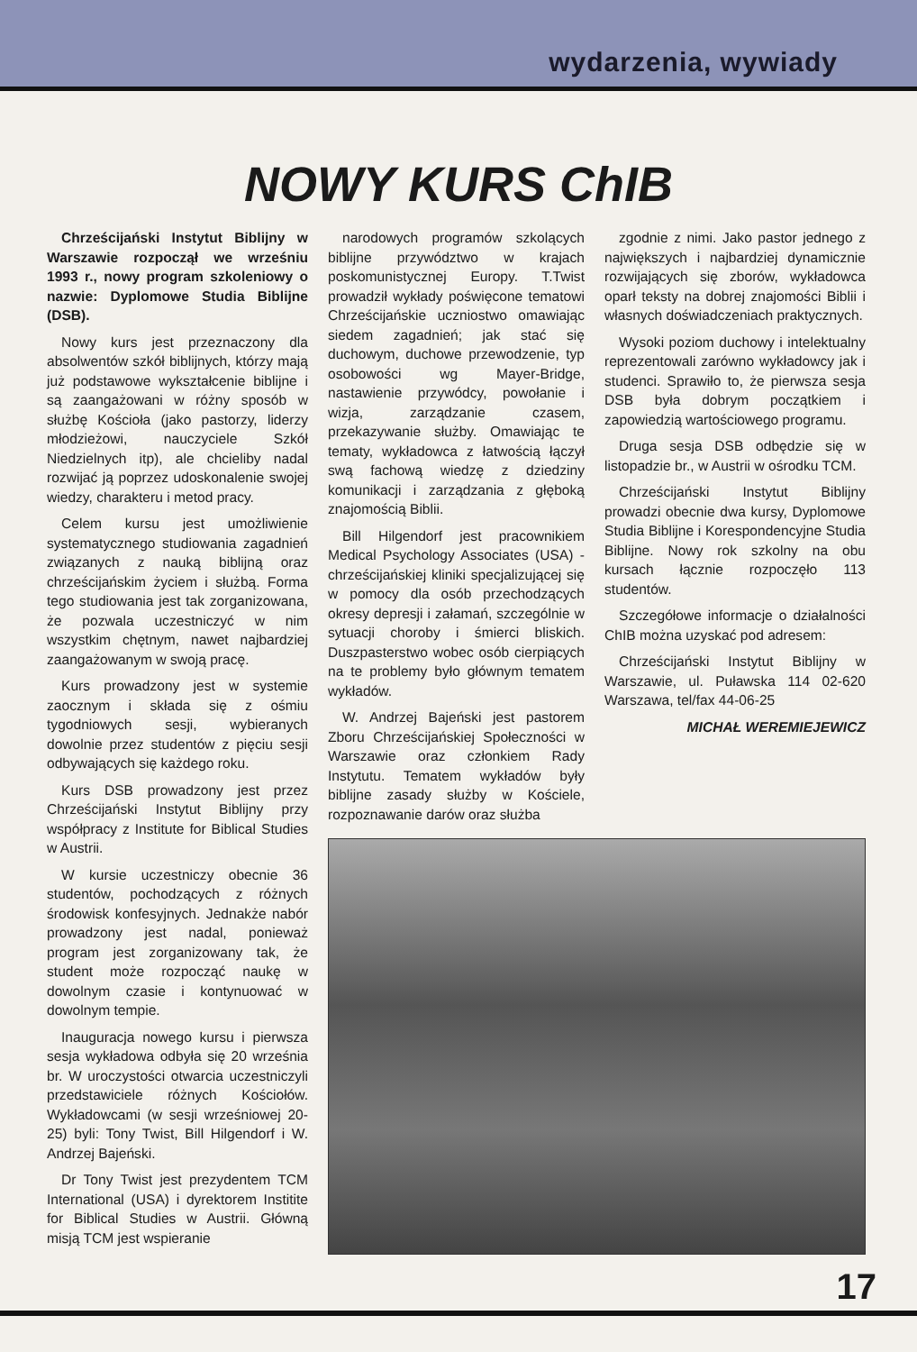wydarzenia, wywiady
NOWY KURS ChIB
Chrześcijański Instytut Biblijny w Warszawie rozpoczął we wrześniu 1993 r., nowy program szkoleniowy o nazwie: Dyplomowe Studia Biblijne (DSB).
Nowy kurs jest przeznaczony dla absolwentów szkół biblijnych, którzy mają już podstawowe wykształcenie biblijne i są zaangażowani w różny sposób w służbę Kościoła (jako pastorzy, liderzy młodzieżowi, nauczyciele Szkół Niedzielnych itp), ale chcieliby nadal rozwijać ją poprzez udoskonalenie swojej wiedzy, charakteru i metod pracy.
Celem kursu jest umożliwienie systematycznego studiowania zagadnień związanych z nauką biblijną oraz chrześcijańskim życiem i służbą. Forma tego studiowania jest tak zorganizowana, że pozwala uczestniczyć w nim wszystkim chętnym, nawet najbardziej zaangażowanym w swoją pracę.
Kurs prowadzony jest w systemie zaocznym i składa się z ośmiu tygodniowych sesji, wybieranych dowolnie przez studentów z pięciu sesji odbywających się każdego roku.
Kurs DSB prowadzony jest przez Chrześcijański Instytut Biblijny przy współpracy z Institute for Biblical Studies w Austrii.
W kursie uczestniczy obecnie 36 studentów, pochodzących z różnych środowisk konfesyjnych. Jednakże nabór prowadzony jest nadal, ponieważ program jest zorganizowany tak, że student może rozpocząć naukę w dowolnym czasie i kontynuować w dowolnym tempie.
Inauguracja nowego kursu i pierwsza sesja wykładowa odbyła się 20 września br. W uroczystości otwarcia uczestniczyli przedstawiciele różnych Kościołów. Wykładowcami (w sesji wrześniowej 20-25) byli: Tony Twist, Bill Hilgendorf i W. Andrzej Bajeński.
Dr Tony Twist jest prezydentem TCM International (USA) i dyrektorem Institite for Biblical Studies w Austrii. Główną misją TCM jest wspieranie
narodowych programów szkolących biblijne przywództwo w krajach poskomunistycznej Europy. T.Twist prowadził wykłady poświęcone tematowi Chrześcijańskie uczniostwo omawiając siedem zagadnień; jak stać się duchowym, duchowe przewodzenie, typ osobowości wg Mayer-Bridge, nastawienie przywódcy, powołanie i wizja, zarządzanie czasem, przekazywanie służby. Omawiając te tematy, wykładowca z łatwością łączył swą fachową wiedzę z dziedziny komunikacji i zarządzania z głęboką znajomością Biblii.
Bill Hilgendorf jest pracownikiem Medical Psychology Associates (USA) - chrześcijańskiej kliniki specjalizującej się w pomocy dla osób przechodzących okresy depresji i załamań, szczególnie w sytuacji choroby i śmierci bliskich. Duszpasterstwo wobec osób cierpiących na te problemy było głównym tematem wykładów.
W. Andrzej Bajeński jest pastorem Zboru Chrześcijańskiej Społeczności w Warszawie oraz członkiem Rady Instytutu. Tematem wykładów były biblijne zasady służby w Kościele, rozpoznawanie darów oraz służba
zgodnie z nimi. Jako pastor jednego z największych i najbardziej dynamicznie rozwijających się zborów, wykładowca oparł teksty na dobrej znajomości Biblii i własnych doświadczeniach praktycznych.
Wysoki poziom duchowy i intelektualny reprezentowali zarówno wykładowcy jak i studenci. Sprawiło to, że pierwsza sesja DSB była dobrym początkiem i zapowiedzią wartościowego programu.
Druga sesja DSB odbędzie się w listopadzie br., w Austrii w ośrodku TCM.
Chrześcijański Instytut Biblijny prowadzi obecnie dwa kursy, Dyplomowe Studia Biblijne i Korespondencyjne Studia Biblijne. Nowy rok szkolny na obu kursach łącznie rozpoczęło 113 studentów.
Szczegółowe informacje o działalności ChIB można uzyskać pod adresem:
Chrześcijański Instytut Biblijny w Warszawie, ul. Puławska 114 02-620 Warszawa, tel/fax 44-06-25
MICHAŁ WEREMIEJEWICZ
17